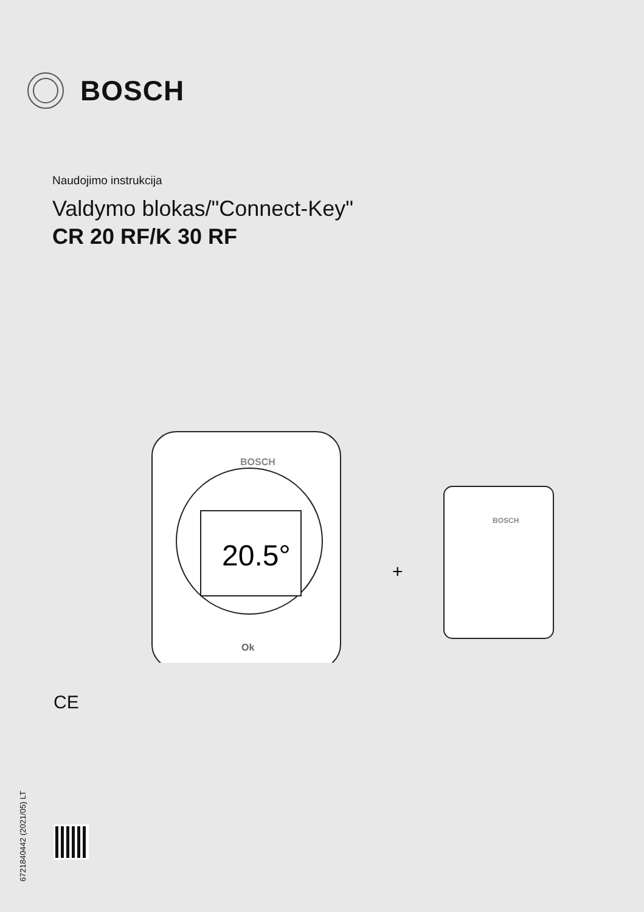BOSCH
Naudojimo instrukcija
Valdymo blokas/"Connect-Key"
CR 20 RF/K 30 RF
20.5°
BOSCH
Ok
+
BOSCH
CE
6721840442 (2021/05) LT